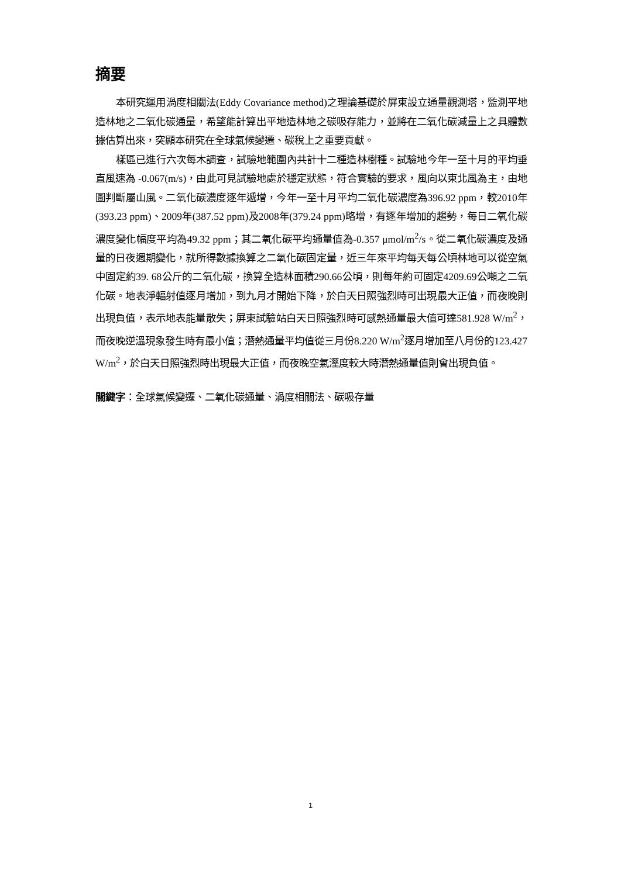摘要
本研究運用渦度相關法(Eddy Covariance method)之理論基礎於屏東設立通量觀測塔，監測平地造林地之二氧化碳通量，希望能計算出平地造林地之碳吸存能力，並將在二氧化碳減量上之具體數據估算出來，突顯本研究在全球氣候變遷、碳稅上之重要貢獻。
樣區已進行六次每木調查，試驗地範圍內共計十二種造林樹種。試驗地今年一至十月的平均垂直風速為 -0.067(m/s)，由此可見試驗地處於穩定狀態，符合實驗的要求，風向以東北風為主，由地圖判斷屬山風。二氧化碳濃度逐年遞增，今年一至十月平均二氧化碳濃度為396.92 ppm，較2010年(393.23 ppm)、2009年(387.52 ppm)及2008年(379.24 ppm)略增，有逐年增加的趨勢，每日二氧化碳濃度變化幅度平均為49.32 ppm；其二氧化碳平均通量值為-0.357 μmol/m<sup>2</sup>/s。從二氧化碳濃度及通量的日夜週期變化，就所得數據換算之二氧化碳固定量，近三年來平均每天每公頃林地可以從空氣中固定約39. 68公斤的二氧化碳，換算全造林面積290.66公頃，則每年約可固定4209.69公噸之二氧化碳。地表淨輻射值逐月增加，到九月才開始下降，於白天日照強烈時可出現最大正值，而夜晚則出現負值，表示地表能量散失；屏東試驗站白天日照強烈時可感熱通量最大值可達581.928 W/m<sup>2</sup>，而夜晚逆溫現象發生時有最小值；潛熱通量平均值從三月份8.220 W/m<sup>2</sup>逐月增加至八月份的123.427 W/m<sup>2</sup>，於白天日照強烈時出現最大正值，而夜晚空氣溼度較大時潛熱通量值則會出現負值。
關鍵字：全球氣候變遷、二氧化碳通量、渦度相關法、碳吸存量
1